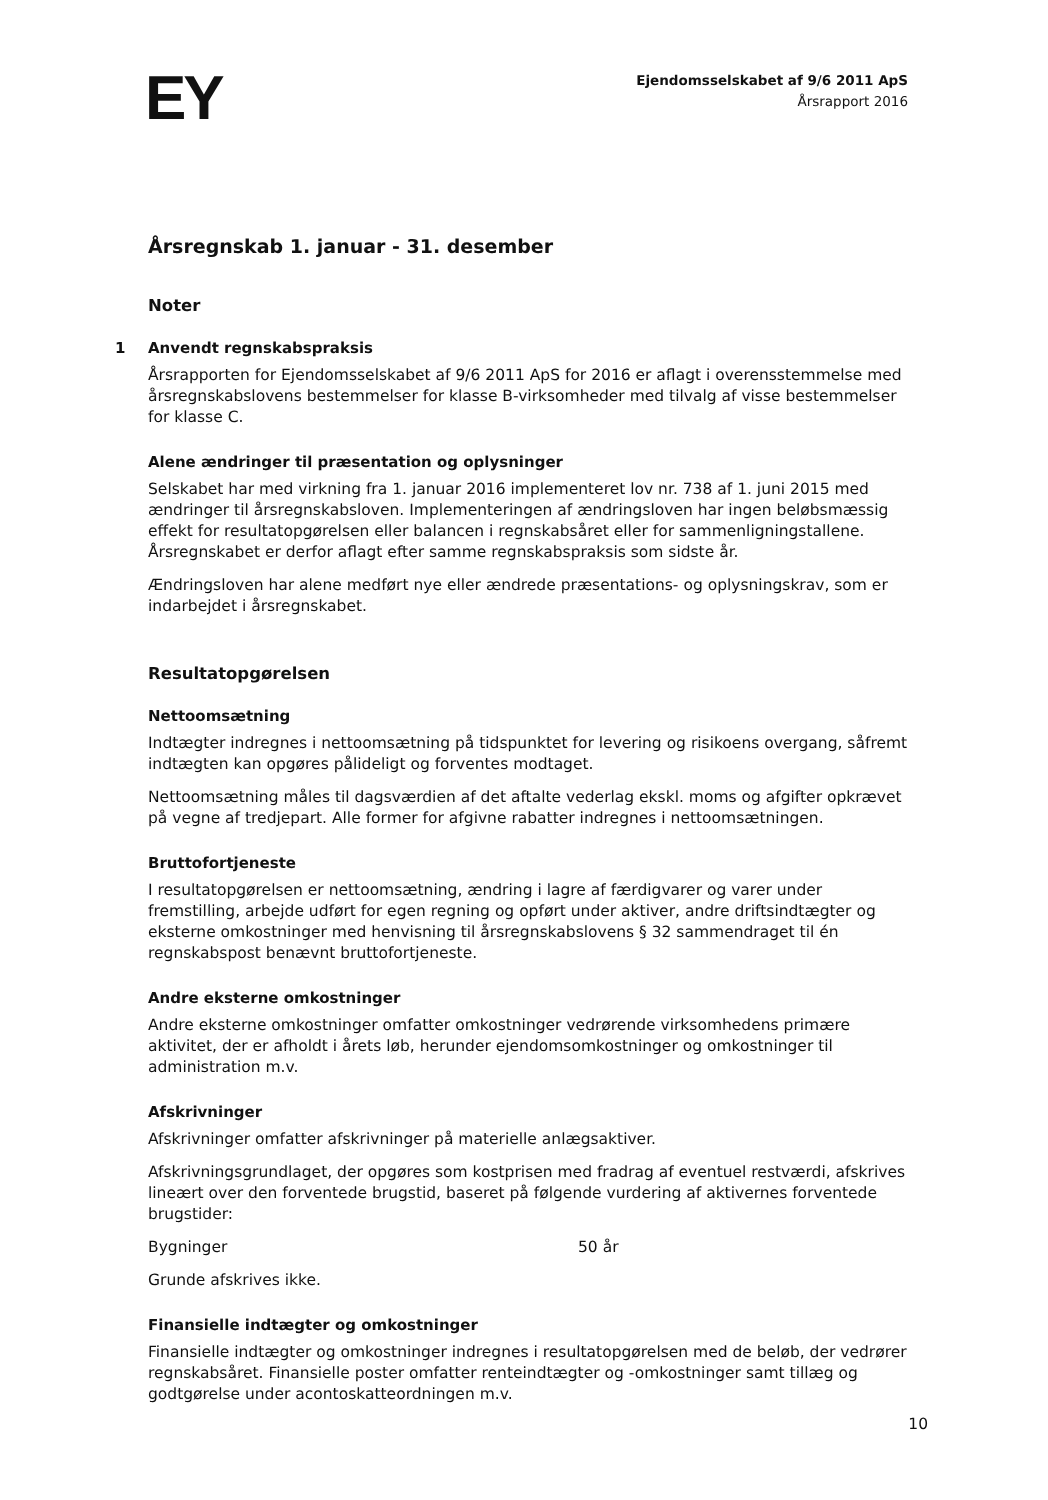EY
Ejendomsselskabet af 9/6 2011 ApS
Årsrapport 2016
Årsregnskab 1. januar - 31. desember
Noter
1 Anvendt regnskabspraksis
Årsrapporten for Ejendomsselskabet af 9/6 2011 ApS for 2016 er aflagt i overensstemmelse med årsregnskabslovens bestemmelser for klasse B-virksomheder med tilvalg af visse bestemmelser for klasse C.
Alene ændringer til præsentation og oplysninger
Selskabet har med virkning fra 1. januar 2016 implementeret lov nr. 738 af 1. juni 2015 med ændringer til årsregnskabsloven. Implementeringen af ændringsloven har ingen beløbsmæssig effekt for resultatopgørelsen eller balancen i regnskabsåret eller for sammenligningstallene. Årsregnskabet er derfor aflagt efter samme regnskabspraksis som sidste år.
Ændringsloven har alene medført nye eller ændrede præsentations- og oplysningskrav, som er indarbejdet i årsregnskabet.
Resultatopgørelsen
Nettoomsætning
Indtægter indregnes i nettoomsætning på tidspunktet for levering og risikoens overgang, såfremt indtægten kan opgøres pålideligt og forventes modtaget.
Nettoomsætning måles til dagsværdien af det aftalte vederlag ekskl. moms og afgifter opkrævet på vegne af tredjepart. Alle former for afgivne rabatter indregnes i nettoomsætningen.
Bruttofortjeneste
I resultatopgørelsen er nettoomsætning, ændring i lagre af færdigvarer og varer under fremstilling, arbejde udført for egen regning og opført under aktiver, andre driftsindtægter og eksterne omkostninger med henvisning til årsregnskabslovens § 32 sammendraget til én regnskabspost benævnt bruttofortjeneste.
Andre eksterne omkostninger
Andre eksterne omkostninger omfatter omkostninger vedrørende virksomhedens primære aktivitet, der er afholdt i årets løb, herunder ejendomsomkostninger og omkostninger til administration m.v.
Afskrivninger
Afskrivninger omfatter afskrivninger på materielle anlægsaktiver.
Afskrivningsgrundlaget, der opgøres som kostprisen med fradrag af eventuel restværdi, afskrives lineært over den forventede brugstid, baseret på følgende vurdering af aktivernes forventede brugstider:
Bygninger 50 år
Grunde afskrives ikke.
Finansielle indtægter og omkostninger
Finansielle indtægter og omkostninger indregnes i resultatopgørelsen med de beløb, der vedrører regnskabsåret. Finansielle poster omfatter renteindtægter og -omkostninger samt tillæg og godtgørelse under acontoskatteordningen m.v.
10